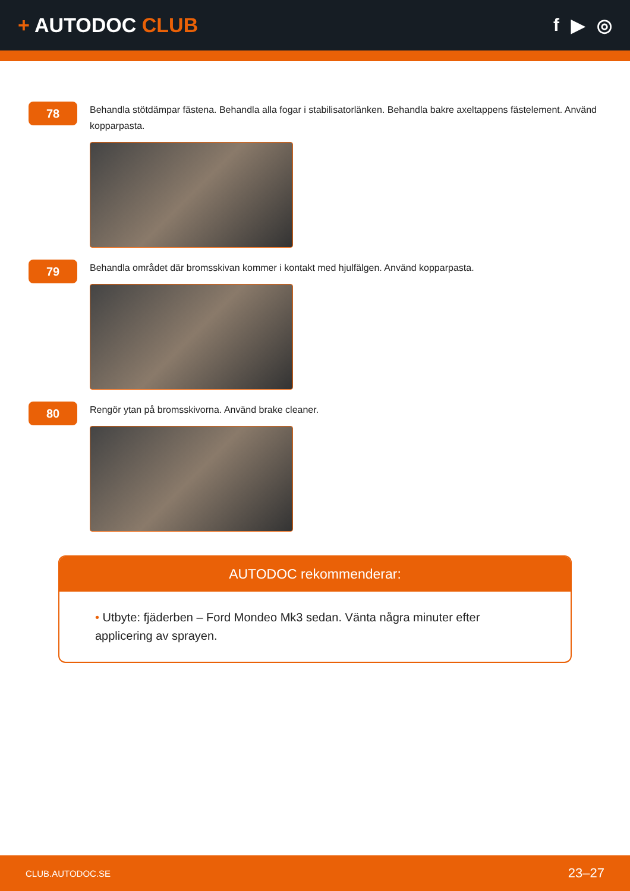+ AUTODOC CLUB f ▶ ◎
78
Behandla stötdämpar fästena. Behandla alla fogar i stabilisatorlänken. Behandla bakre axeltappens fästelement. Använd kopparpasta.
79
Behandla området där bromsskivan kommer i kontakt med hjulfälgen. Använd kopparpasta.
80
Rengör ytan på bromsskivorna. Använd brake cleaner.
AUTODOC rekommenderar:
• Utbyte: fjäderben – Ford Mondeo Mk3 sedan. Vänta några minuter efter applicering av sprayen.
CLUB.AUTODOC.SE 23–27